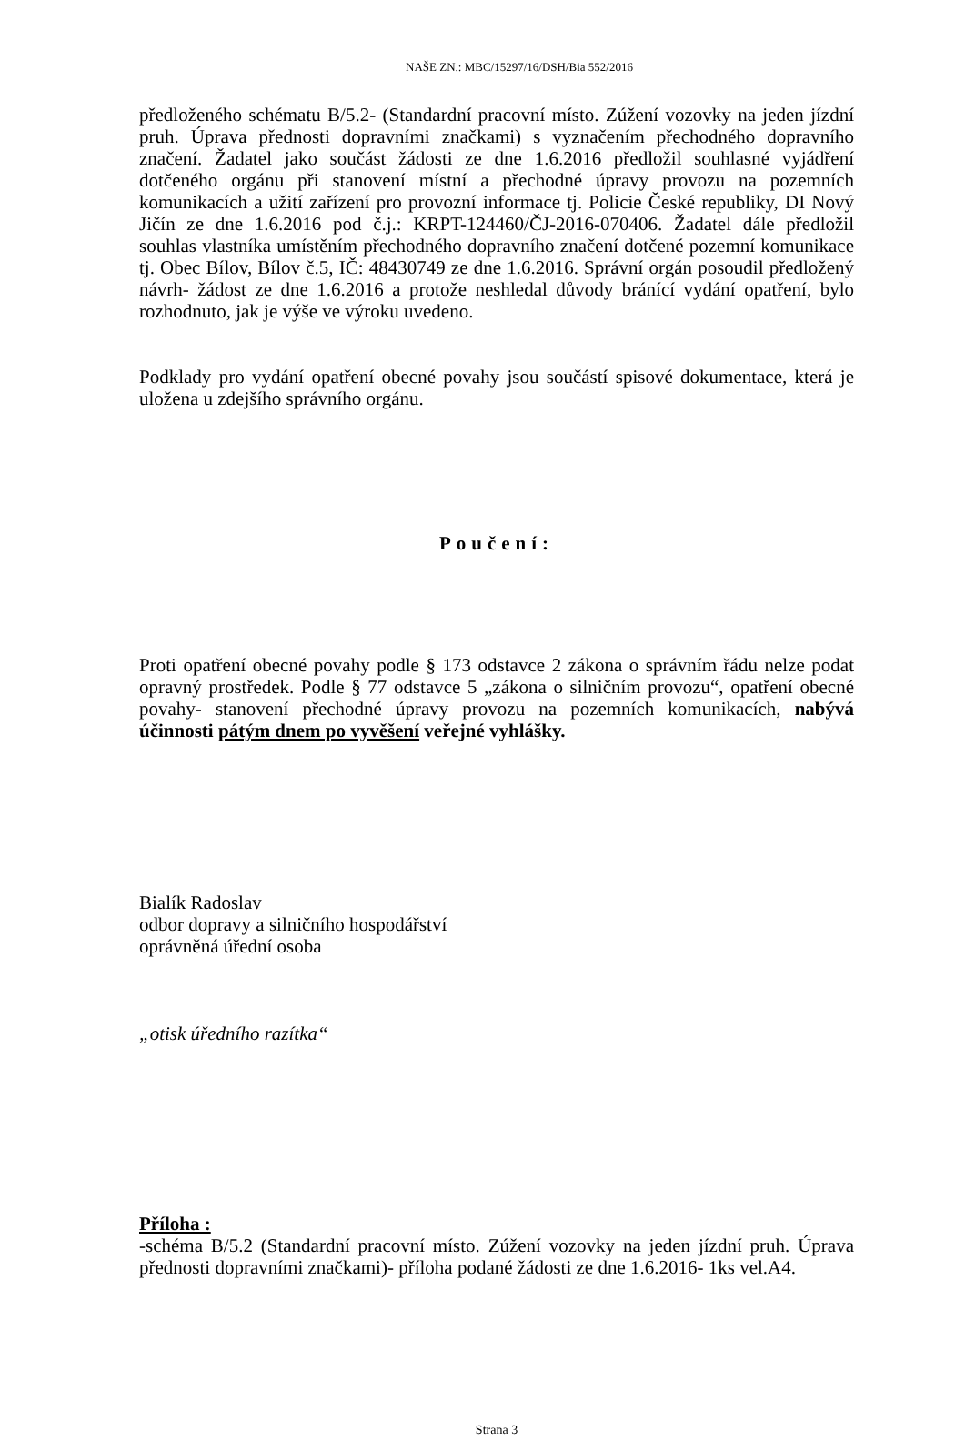NAŠE ZN.: MBC/15297/16/DSH/Bia 552/2016
předloženého schématu B/5.2- (Standardní pracovní místo. Zúžení vozovky na jeden jízdní pruh. Úprava přednosti dopravními značkami) s vyznačením přechodného dopravního značení. Žadatel jako součást žádosti ze dne 1.6.2016 předložil souhlasné vyjádření dotčeného orgánu při stanovení místní a přechodné úpravy provozu na pozemních komunikacích a užití zařízení pro provozní informace tj. Policie České republiky, DI Nový Jičín ze dne 1.6.2016 pod č.j.: KRPT-124460/ČJ-2016-070406. Žadatel dále předložil souhlas vlastníka umístěním přechodného dopravního značení dotčené pozemní komunikace tj. Obec Bílov, Bílov č.5, IČ: 48430749 ze dne 1.6.2016. Správní orgán posoudil předložený návrh- žádost ze dne 1.6.2016 a protože neshledal důvody bránící vydání opatření, bylo rozhodnuto, jak je výše ve výroku uvedeno.
Podklady pro vydání opatření obecné povahy jsou součástí spisové dokumentace, která je uložena u zdejšího správního orgánu.
Poučení:
Proti opatření obecné povahy podle § 173 odstavce 2 zákona o správním řádu nelze podat opravný prostředek. Podle § 77 odstavce 5 „zákona o silničním provozu“, opatření obecné povahy- stanovení přechodné úpravy provozu na pozemních komunikacích, nabývá účinnosti pátým dnem po vyvěšení veřejné vyhlášky.
Bialík Radoslav
odbor dopravy a silničního hospodářství
oprávněná úřední osoba
„otisk úředního razítka“
Příloha :
-schéma B/5.2 (Standardní pracovní místo. Zúžení vozovky na jeden jízdní pruh. Úprava přednosti dopravními značkami)- příloha podané žádosti ze dne 1.6.2016- 1ks vel.A4.
Strana 3